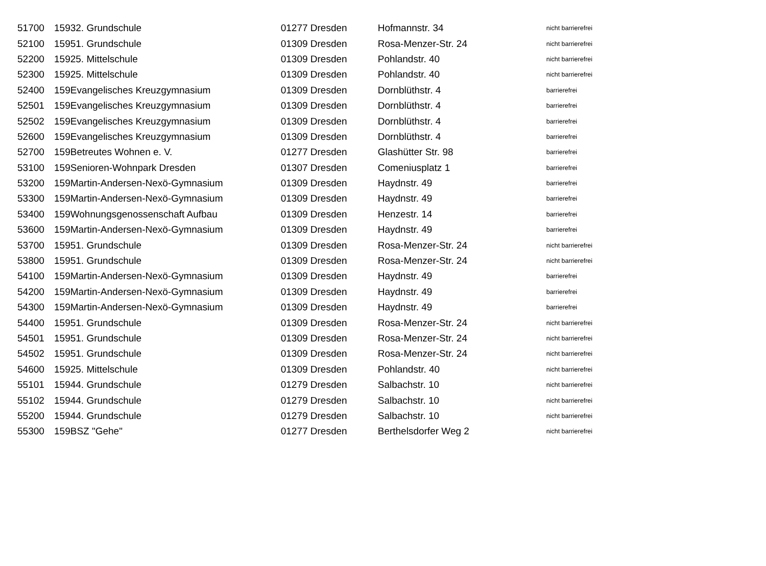| 51700 | 159 | 32. Grundschule | 01277 Dresden | Hofmannstr. 34 | nicht barrierefrei |
| 52100 | 159 | 51. Grundschule | 01309 Dresden | Rosa-Menzer-Str. 24 | nicht barrierefrei |
| 52200 | 159 | 25. Mittelschule | 01309 Dresden | Pohlandstr. 40 | nicht barrierefrei |
| 52300 | 159 | 25. Mittelschule | 01309 Dresden | Pohlandstr. 40 | nicht barrierefrei |
| 52400 | 159 | Evangelisches Kreuzgymnasium | 01309 Dresden | Dornblüthstr. 4 | barrierefrei |
| 52501 | 159 | Evangelisches Kreuzgymnasium | 01309 Dresden | Dornblüthstr. 4 | barrierefrei |
| 52502 | 159 | Evangelisches Kreuzgymnasium | 01309 Dresden | Dornblüthstr. 4 | barrierefrei |
| 52600 | 159 | Evangelisches Kreuzgymnasium | 01309 Dresden | Dornblüthstr. 4 | barrierefrei |
| 52700 | 159 | Betreutes Wohnen e. V. | 01277 Dresden | Glashütter Str. 98 | barrierefrei |
| 53100 | 159 | Senioren-Wohnpark Dresden | 01307 Dresden | Comeniusplatz 1 | barrierefrei |
| 53200 | 159 | Martin-Andersen-Nexö-Gymnasium | 01309 Dresden | Haydnstr. 49 | barrierefrei |
| 53300 | 159 | Martin-Andersen-Nexö-Gymnasium | 01309 Dresden | Haydnstr. 49 | barrierefrei |
| 53400 | 159 | Wohnungsgenossenschaft Aufbau | 01309 Dresden | Henzestr. 14 | barrierefrei |
| 53600 | 159 | Martin-Andersen-Nexö-Gymnasium | 01309 Dresden | Haydnstr. 49 | barrierefrei |
| 53700 | 159 | 51. Grundschule | 01309 Dresden | Rosa-Menzer-Str. 24 | nicht barrierefrei |
| 53800 | 159 | 51. Grundschule | 01309 Dresden | Rosa-Menzer-Str. 24 | nicht barrierefrei |
| 54100 | 159 | Martin-Andersen-Nexö-Gymnasium | 01309 Dresden | Haydnstr. 49 | barrierefrei |
| 54200 | 159 | Martin-Andersen-Nexö-Gymnasium | 01309 Dresden | Haydnstr. 49 | barrierefrei |
| 54300 | 159 | Martin-Andersen-Nexö-Gymnasium | 01309 Dresden | Haydnstr. 49 | barrierefrei |
| 54400 | 159 | 51. Grundschule | 01309 Dresden | Rosa-Menzer-Str. 24 | nicht barrierefrei |
| 54501 | 159 | 51. Grundschule | 01309 Dresden | Rosa-Menzer-Str. 24 | nicht barrierefrei |
| 54502 | 159 | 51. Grundschule | 01309 Dresden | Rosa-Menzer-Str. 24 | nicht barrierefrei |
| 54600 | 159 | 25. Mittelschule | 01309 Dresden | Pohlandstr. 40 | nicht barrierefrei |
| 55101 | 159 | 44. Grundschule | 01279 Dresden | Salbachstr. 10 | nicht barrierefrei |
| 55102 | 159 | 44. Grundschule | 01279 Dresden | Salbachstr. 10 | nicht barrierefrei |
| 55200 | 159 | 44. Grundschule | 01279 Dresden | Salbachstr. 10 | nicht barrierefrei |
| 55300 | 159 | BSZ "Gehe" | 01277 Dresden | Berthelsdorfer Weg 2 | nicht barrierefrei |